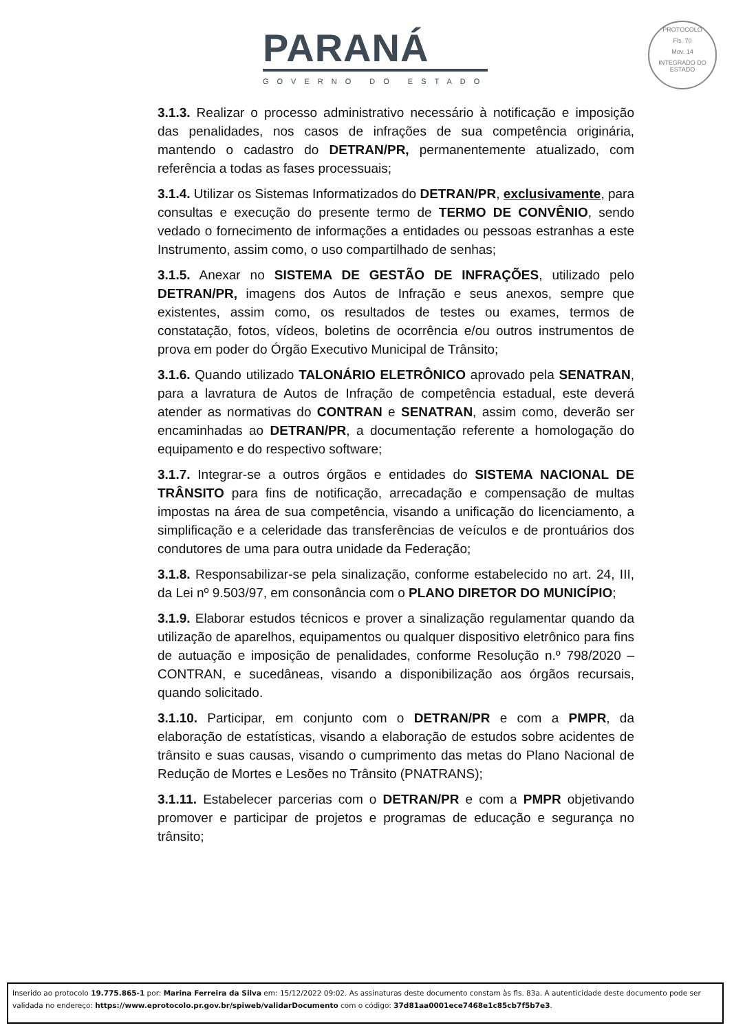PARANÁ
GOVERNO DO ESTADO
PROTOCOLO
Fls. 70
Mov. 14
INTEGRADO DO ESTADO
3.1.3. Realizar o processo administrativo necessário à notificação e imposição das penalidades, nos casos de infrações de sua competência originária, mantendo o cadastro do DETRAN/PR, permanentemente atualizado, com referência a todas as fases processuais;
3.1.4. Utilizar os Sistemas Informatizados do DETRAN/PR, exclusivamente, para consultas e execução do presente termo de TERMO DE CONVÊNIO, sendo vedado o fornecimento de informações a entidades ou pessoas estranhas a este Instrumento, assim como, o uso compartilhado de senhas;
3.1.5. Anexar no SISTEMA DE GESTÃO DE INFRAÇÕES, utilizado pelo DETRAN/PR, imagens dos Autos de Infração e seus anexos, sempre que existentes, assim como, os resultados de testes ou exames, termos de constatação, fotos, vídeos, boletins de ocorrência e/ou outros instrumentos de prova em poder do Órgão Executivo Municipal de Trânsito;
3.1.6. Quando utilizado TALONÁRIO ELETRÔNICO aprovado pela SENATRAN, para a lavratura de Autos de Infração de competência estadual, este deverá atender as normativas do CONTRAN e SENATRAN, assim como, deverão ser encaminhadas ao DETRAN/PR, a documentação referente a homologação do equipamento e do respectivo software;
3.1.7. Integrar-se a outros órgãos e entidades do SISTEMA NACIONAL DE TRÂNSITO para fins de notificação, arrecadação e compensação de multas impostas na área de sua competência, visando a unificação do licenciamento, a simplificação e a celeridade das transferências de veículos e de prontuários dos condutores de uma para outra unidade da Federação;
3.1.8. Responsabilizar-se pela sinalização, conforme estabelecido no art. 24, III, da Lei nº 9.503/97, em consonância com o PLANO DIRETOR DO MUNICÍPIO;
3.1.9. Elaborar estudos técnicos e prover a sinalização regulamentar quando da utilização de aparelhos, equipamentos ou qualquer dispositivo eletrônico para fins de autuação e imposição de penalidades, conforme Resolução n.º 798/2020 – CONTRAN, e sucedâneas, visando a disponibilização aos órgãos recursais, quando solicitado.
3.1.10. Participar, em conjunto com o DETRAN/PR e com a PMPR, da elaboração de estatísticas, visando a elaboração de estudos sobre acidentes de trânsito e suas causas, visando o cumprimento das metas do Plano Nacional de Redução de Mortes e Lesões no Trânsito (PNATRANS);
3.1.11. Estabelecer parcerias com o DETRAN/PR e com a PMPR objetivando promover e participar de projetos e programas de educação e segurança no trânsito;
Inserido ao protocolo 19.775.865-1 por: Marina Ferreira da Silva em: 15/12/2022 09:02. As assinaturas deste documento constam às fls. 83a. A autenticidade deste documento pode ser validada no endereço: https://www.eprotocolo.pr.gov.br/spiweb/validarDocumento com o código: 37d81aa0001ece7468e1c85cb7f5b7e3.